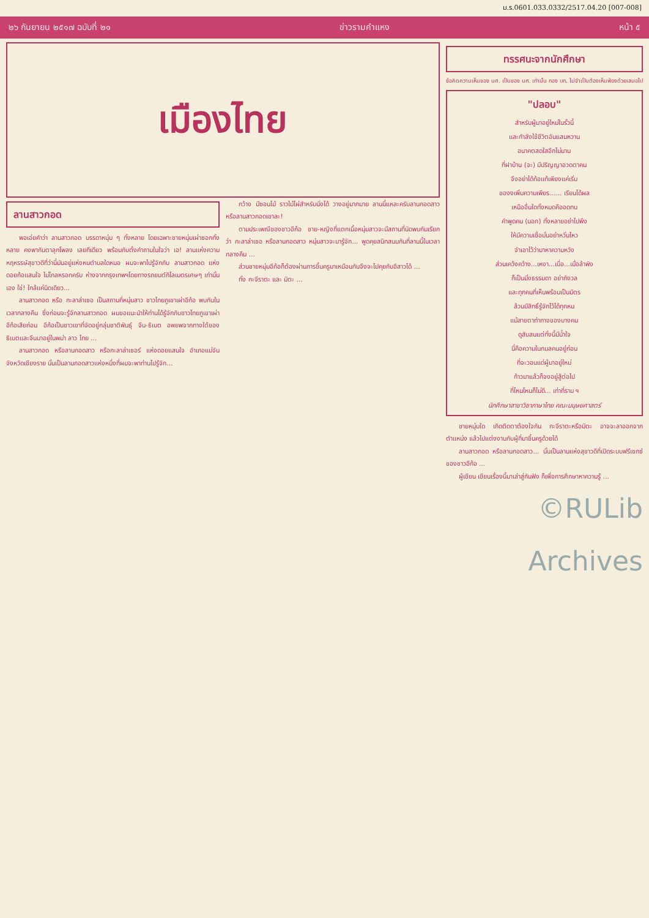ม.ร.0601.033.0332/2517.04.20 [007-008]
๒๖ กันยายน ๒๕๑๗ ฉบับที่ ๒๑ ข่าวรามคำแหง หน้า ๕
เมืองไทย
ลานสาวกอด
พอเอ่ยคำว่า ลานสาวกอด บรรดาหนุ่ม ๆ ทั้งหลาย โดยเฉพาะชายหนุ่มเผ่าซอกทั้งหลาย คงพากันตาลุกโพลง เลยทีเดียว พร้อมกับตั้งคำถามในใจว่า เอ! ลานแห่งความหฤหรรษ์สุขาวดีที่ว่านี้มันอยู่แห่งหนตำบลใดหนอ ผมจะพาไปรู้จักกับ ลานสาวกอด แห่งดอยก้อแสนใจ ไม่ไกลหรอกครับ ห่างจากกรุงเทพฯโดยทางรถยนต์กิโลเมตรเศษๆ เท่านั้นเอง ใช่! ใกล้แค่นิดเดียว...
ลานสาวกอด หรือ กะลาล่าเซอ เป็นสถานที่หนุ่มสาว ชาวไทยภูเขาเผ่าอีก้อ พบกันในเวลากลางคืน ซึ่งก่อนจะรู้จักลานสาวกอด ผมขอแนะนำให้ท่านได้รู้จักกับชาวไทยภูเขาเผ่าอีก้อเสียก่อน อีก้อเป็นชาวเขาที่จัดอยู่กลุ่มชาติพันธุ์ จีน-ธิเบต อพยพจากทางใต้ของธิเบตและจีนมาอยู่ในพม่า ลาว ไทย ...
ลานสาวกอด หรือลานกอดสาว หรือกะลาล่าเซอร์ แห่งดอยแสนใจ อำเภอแม่จัน จังหวัดเชียงราย นั้นเป็นลานกอดสาวแห่งหนึ่งที่ผมจะพาท่านไปรู้จัก...
กว้าง มีซอนไม้ ราวไม้ไผ่สำหรับนั่งได้ วางอยู่มากมาย ลานนี้แหละครับลานกอดสาว หรือลานสาวกอดเขาละ!
ตามประเพณีของชาวอีก้อ ชาย-หญิงที่แตกเนื้อหนุ่มสาวจะมีสถานที่นัดพบกันเรียกว่า กะลาล่าเซอ หรือลานกอดสาว หนุ่มสาวจะมารู้จัก... พูดคุยสนิทสนมกันที่ลานนี้ในเวลากลางคืน ...
ส่วนชายหนุ่มอีก้อก็ต้องผ่านการขึ้นครูมาเหมือนกันจึงจะไปคุยกับอีสาวได้ ...
ทั้ง กะจีราตะ และ มิตะ ...
ทรรศนะจากนักศึกษา
ข้อคิดความเห็นของ นศ. เป็นของ นศ. เท่านั้น กอง บก. ไม่จำเป็นต้องเห็นพ้องด้วยเสมอไป
"ปลอบ"
สำหรับผู้มาอยู่ใหม่ในรั้วนี้
และกำลังใช้ชีวิตอันแสนหวาน
อนาคตสดใสอีกไม่นาน
ที่ฝาบ้าน (จะ) มีปริญญาอวดตาคน
จึงอย่าได้ท้อแท้เพียงแค่เริ่ม
ของงเพิ่มความเพียร...... เรียนได้ผล
เหนืออื่นใดทั้งหมดคืออดทน
คำพูดคน (นอก) ทั้งหลายอย่าไปพึง
ให้มีความเชื่อมั่นอย่าหวั่นไหว
จำเอาไว้ว่ามาหาความหวัง
ส่วนเคว้งคว้าง...เหงา...เบื่อ...เมื่อล้าพัง
ก็เป็นมิ่งธรรมดา อย่ากังวล
และทุกคนที่เห็นพร้อมเป็นมิตร
ล้วนมีสิทธิ์รู้จักไว้ได้ทุกหน
แม้สายตาท่าทางของบางคน
ดูสับสนแต่ทั้งนี้มีน้ำใจ
นี่คือความในกมลคนอยู่ก่อน
ที่จะวอนแด่ผู้มาอยู่ใหม่
ก้าวมาแล้วก็จงอยู่สู้ต่อไป
ที่ไหนไหนก็ไม่ดี... เท่าที่ราม ฯ
นักศึกษาสาขาวิชาภาษาไทย คณะมนุษยศาสตร์
ชายหนุ่มใด เกิดติดตาต้องใจกัน กะจีราตะหรือมิตะ อาจจะลาออกจากตำแหน่ง แล้วไปแต่งงานกับผู้ที่มาขึ้นครูด้วยได้
ลานสาวกอด หรือลานกอดสาว... นั้นเป็นลานแห่งสุขาวดีที่เปิดระบบฟรีเซกซ์ของชาวอีก้อ ...
ผู้เขียน เขียนเรื่องนี้มาเล่าสู่กันฟัง ก็เพื่อการศึกษาหาความรู้ ...
©RULib Archives